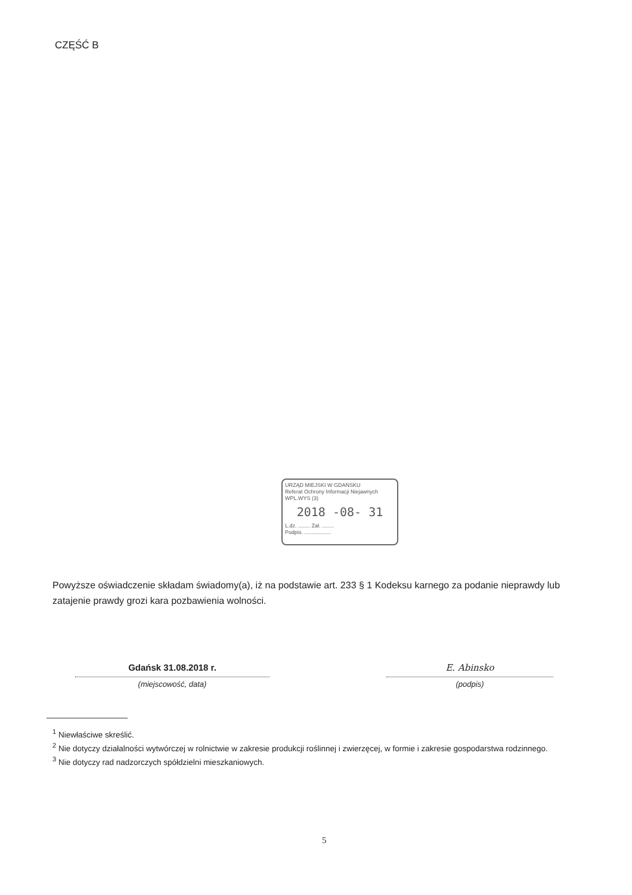CZĘŚĆ B
URZĄD MIEJSKI W GDAŃSKU
Referat Ochrony Informacji Niejawnych
WPL.WYS (3)
2018 -08- 31
L.dz. ........ Zał. ........
Podpis. ..................
Powyższe oświadczenie składam świadomy(a), iż na podstawie art. 233 § 1 Kodeksu karnego za podanie nieprawdy lub zatajenie prawdy grozi kara pozbawienia wolności.
Gdańsk 31.08.2018 r.
(miejscowość, data)
E. Abinsko
(podpis)
<sup>1</sup> Niewłaściwe skreślić.
<sup>2</sup> Nie dotyczy działalności wytwórczej w rolnictwie w zakresie produkcji roślinnej i zwierzęcej, w formie i zakresie gospodarstwa rodzinnego.
<sup>3</sup> Nie dotyczy rad nadzorczych spółdzielni mieszkaniowych.
5